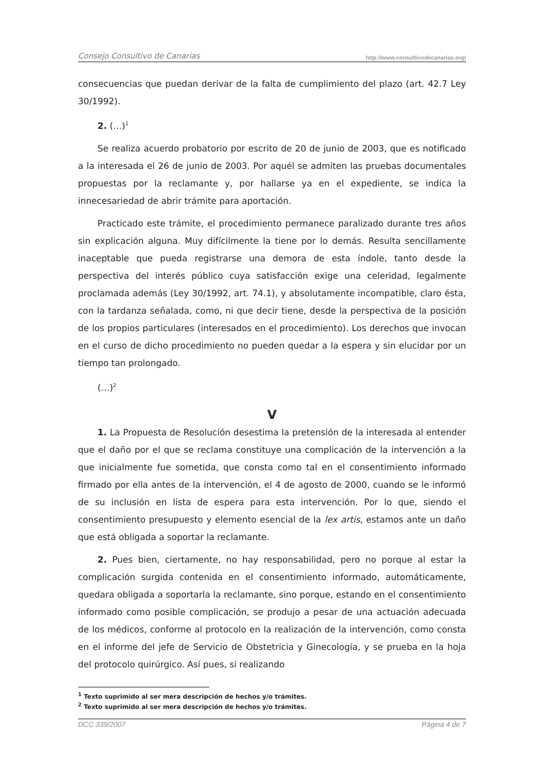Consejo Consultivo de Canarias http://www.consultivodecanarias.org/
consecuencias que puedan derivar de la falta de cumplimiento del plazo (art. 42.7 Ley 30/1992).
2. (…)<sup>1</sup>
Se realiza acuerdo probatorio por escrito de 20 de junio de 2003, que es notificado a la interesada el 26 de junio de 2003. Por aquél se admiten las pruebas documentales propuestas por la reclamante y, por hallarse ya en el expediente, se indica la innecesariedad de abrir trámite para aportación.
Practicado este trámite, el procedimiento permanece paralizado durante tres años sin explicación alguna. Muy difícilmente la tiene por lo demás. Resulta sencillamente inaceptable que pueda registrarse una demora de esta índole, tanto desde la perspectiva del interés público cuya satisfacción exige una celeridad, legalmente proclamada además (Ley 30/1992, art. 74.1), y absolutamente incompatible, claro ésta, con la tardanza señalada, como, ni que decir tiene, desde la perspectiva de la posición de los propios particulares (interesados en el procedimiento). Los derechos que invocan en el curso de dicho procedimiento no pueden quedar a la espera y sin elucidar por un tiempo tan prolongado.
(…)<sup>2</sup>
V
1. La Propuesta de Resolución desestima la pretensión de la interesada al entender que el daño por el que se reclama constituye una complicación de la intervención a la que inicialmente fue sometida, que consta como tal en el consentimiento informado firmado por ella antes de la intervención, el 4 de agosto de 2000, cuando se le informó de su inclusión en lista de espera para esta intervención. Por lo que, siendo el consentimiento presupuesto y elemento esencial de la lex artis, estamos ante un daño que está obligada a soportar la reclamante.
2. Pues bien, ciertamente, no hay responsabilidad, pero no porque al estar la complicación surgida contenida en el consentimiento informado, automáticamente, quedara obligada a soportarla la reclamante, sino porque, estando en el consentimiento informado como posible complicación, se produjo a pesar de una actuación adecuada de los médicos, conforme al protocolo en la realización de la intervención, como consta en el informe del jefe de Servicio de Obstetricia y Ginecología, y se prueba en la hoja del protocolo quirúrgico. Así pues, si realizando
<sup>1</sup> Texto suprimido al ser mera descripción de hechos y/o trámites.
<sup>2</sup> Texto suprimido al ser mera descripción de hechos y/o trámites.
DCC 339/2007 Página 4 de 7